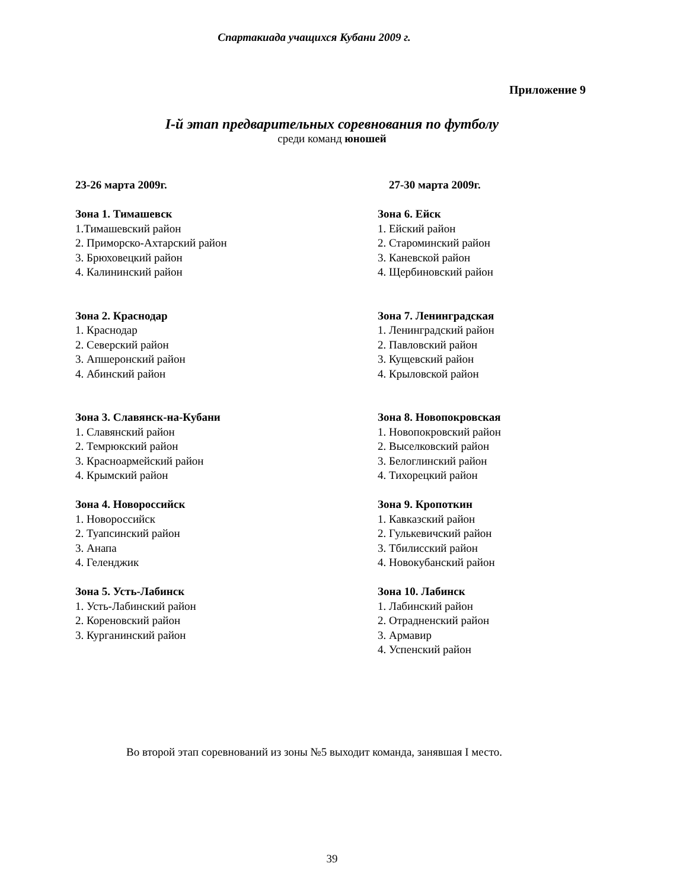Спартакиада учащихся Кубани 2009 г.
Приложение 9
I-й этап предварительных соревнования по футболу
среди команд юношей
23-26 марта 2009г.
Зона 1. Тимашевск
1.Тимашевский район
2. Приморско-Ахтарский район
3. Брюховецкий район
4. Калининский район
Зона 2. Краснодар
1. Краснодар
2. Северский район
3. Апшеронский район
4. Абинский район
Зона 3. Славянск-на-Кубани
1. Славянский район
2. Темрюкский район
3. Красноармейский район
4. Крымский район
Зона 4. Новороссийск
1. Новороссийск
2. Туапсинский район
3. Анапа
4. Геленджик
Зона 5. Усть-Лабинск
1. Усть-Лабинский район
2. Кореновский район
3. Курганинский район
27-30 марта 2009г.
Зона 6. Ейск
1. Ейский район
2. Староминский район
3. Каневской район
4. Щербиновский район
Зона 7. Ленинградская
1. Ленинградский район
2. Павловский район
3. Кущевский район
4. Крыловской район
Зона 8. Новопокровская
1. Новопокровский район
2. Выселковский район
3. Белоглинский район
4. Тихорецкий район
Зона 9. Кропоткин
1. Кавказский район
2. Гулькевичский район
3. Тбилисский район
4. Новокубанский район
Зона 10. Лабинск
1. Лабинский район
2. Отрадненский район
3. Армавир
4. Успенский район
Во второй этап соревнований из зоны №5 выходит команда, занявшая I место.
39